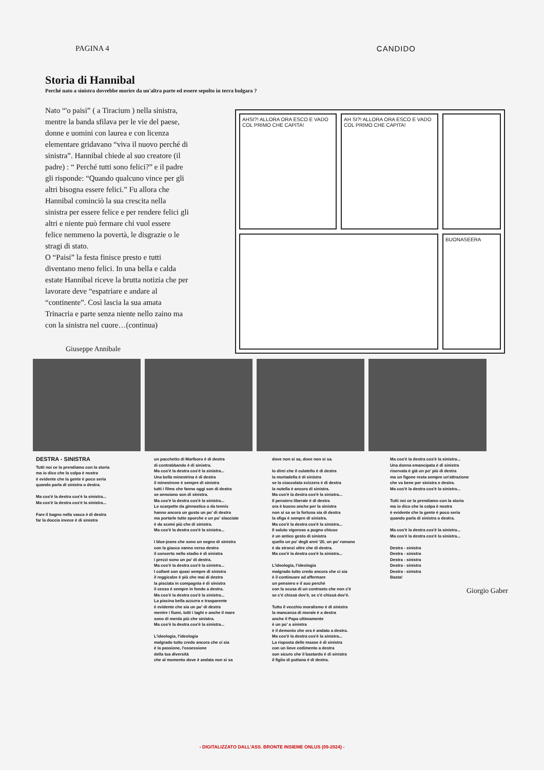PAGINA 4 CANDIDO
Storia di Hannibal
Perché nato a sinistra dovrebbe morire da un'altra parte ed essere sepolto in terra bulgara ?
Nato “'o paisi” ( a Tiracium ) nella sinistra, mentre la banda sfilava per le vie del paese, donne e uomini con laurea e con licenza elementare gridavano “viva il nuovo perché di sinistra”. Hannibal chiede al suo creatore (il padre) : “ Perché tutti sono felici?” e il padre gli risponde: “Quando qualcuno vince per gli altri bisogna essere felici.” Fu allora che Hannibal cominciò la sua crescita nella sinistra per essere felice e per rendere felici gli altri e niente può fermare chi vuol essere felice nemmeno la povertà, le disgrazie o le stragi di stato.
O “Paisi” la festa finisce presto e tutti diventano meno felici. In una bella e calda estate Hannibal riceve la brutta notizia che per lavorare deve “espatriare e andare al “continente”. Così lascia la sua amata Trinacria e parte senza niente nello zaino ma con la sinistra nel cuore…(continua)
Giuseppe Annibale
AHSI?! ALLORA ORA ESCO E VADO COL PRIMO CHE CAPITA!
AH SI?! ALLORA ORA ESCO E VADO COL PRIMO CHE CAPITA!
BUONASEERA
DESTRA - SINISTRA
Tutti noi ce la prendiamo con la storia
ma io dico che la colpa è nostra
è evidente che la gente è poco seria
quando parla di sinistra o destra.
Ma cos'è la destra cos'è la sinistra...
Ma cos'è la destra cos'è la sinistra...
Fare il bagno nella vasca è di destra
far la doccia invece è di sinistra
un pacchetto di Marlboro è di destra
di contrabbando è di sinistra.
Ma cos'è la destra cos'è la sinistra...
Una bella minestrina è di destra
il minestrone è sempre di sinistra
tutti i films che fanno oggi son di destra
se annoiano son di sinistra.
Ma cos'è la destra cos'è la sinistra...
Le scarpette da ginnastica o da tennis
hanno ancora un gusto un po' di destra
ma portarle tutte sporche e un po' slacciate
è da scemi più che di sinistra.
Ma cos'è la destra cos'è la sinistra...
I blue-jeans che sono un segno di sinistra
con la giacca vanno verso destra
il concerto nello stadio è di sinistra
i prezzi sono un po' di destra.
Ma cos'è la destra cos'è la sinistra...
I collant son quasi sempre di sinistra
il reggicalze è più che mai di destra
la pisciata in compagnia è di sinistra
il cesso è sempre in fondo a destra.
Ma cos'è la destra cos'è la sinistra...
La piscina bella azzurra e trasparente
è evidente che sia un po' di destra
mentre i fiumi, tutti i laghi e anche il mare
sono di merda più che sinistra.
Ma cos'è la destra cos'è la sinistra...
L'ideologia, l'ideologia
malgrado tutto credo ancora che ci sia
è la passione, l'ossessione
della tua diversità
che al momento dove è andata non si sa
dove non si sa, dove non si sa.
Io direi che il culatello è di destra
la mortadella è di sinistra
se la cioccolata svizzera è di destra
la nutella è ancora di sinistra.
Ma cos'è la destra cos'è la sinistra...
Il pensiero liberale è di destra
ora è buono anche per la sinistra
non si sa se la fortuna sia di destra
la sfiga è sempre di sinistra.
Ma cos'è la destra cos'è la sinistra...
Il saluto vigoroso a pugno chiuso
è un antico gesto di sinistra
quello un po' degli anni '20, un po' romano
è da stronzi oltre che di destra.
Ma cos'è la destra cos'è la sinistra...
L'ideologia, l'ideologia
malgrado tutto credo ancora che ci sia
è il continuare ad affermare
un pensiero e il suo perché
con la scusa di un contrasto che non c'è
se c'è chissà dov'è, se c'è chissà dov'è.
Tutto il vecchio moralismo è di sinistra
la mancanza di morale è a destra
anche il Papa ultimamente
è un po' a sinistra
è il demonio che ora è andato a destra.
Ma cos'è la destra cos'è la sinistra...
La risposta delle masse è di sinistra
con un lieve cedimento a destra
son sicuro che il bastardo è di sinistra
il figlio di puttana è di destra.
Ma cos'è la destra cos'è la sinistra...
Una donna emancipata è di sinistra
riservata è già un po' più di destra
ma un figone resta sempre un'attrazione
che va bene per sinistra e destra.
Ma cos'è la destra cos'è la sinistra...
Tutti noi ce la prendiamo con la storia
ma io dico che la colpa è nostra
è evidente che la gente è poco seria
quando parla di sinistra o destra.
Ma cos'è la destra cos'è la sinistra...
Ma cos'è la destra cos'è la sinistra...
Destra - sinistra
Destra - sinistra
Destra - sinistra
Destra - sinistra
Destra - sinistra
Basta!
Giorgio Gaber
- DIGITALIZZATO DALL'ASS. BRONTE INSIEME ONLUS (09-2024) -